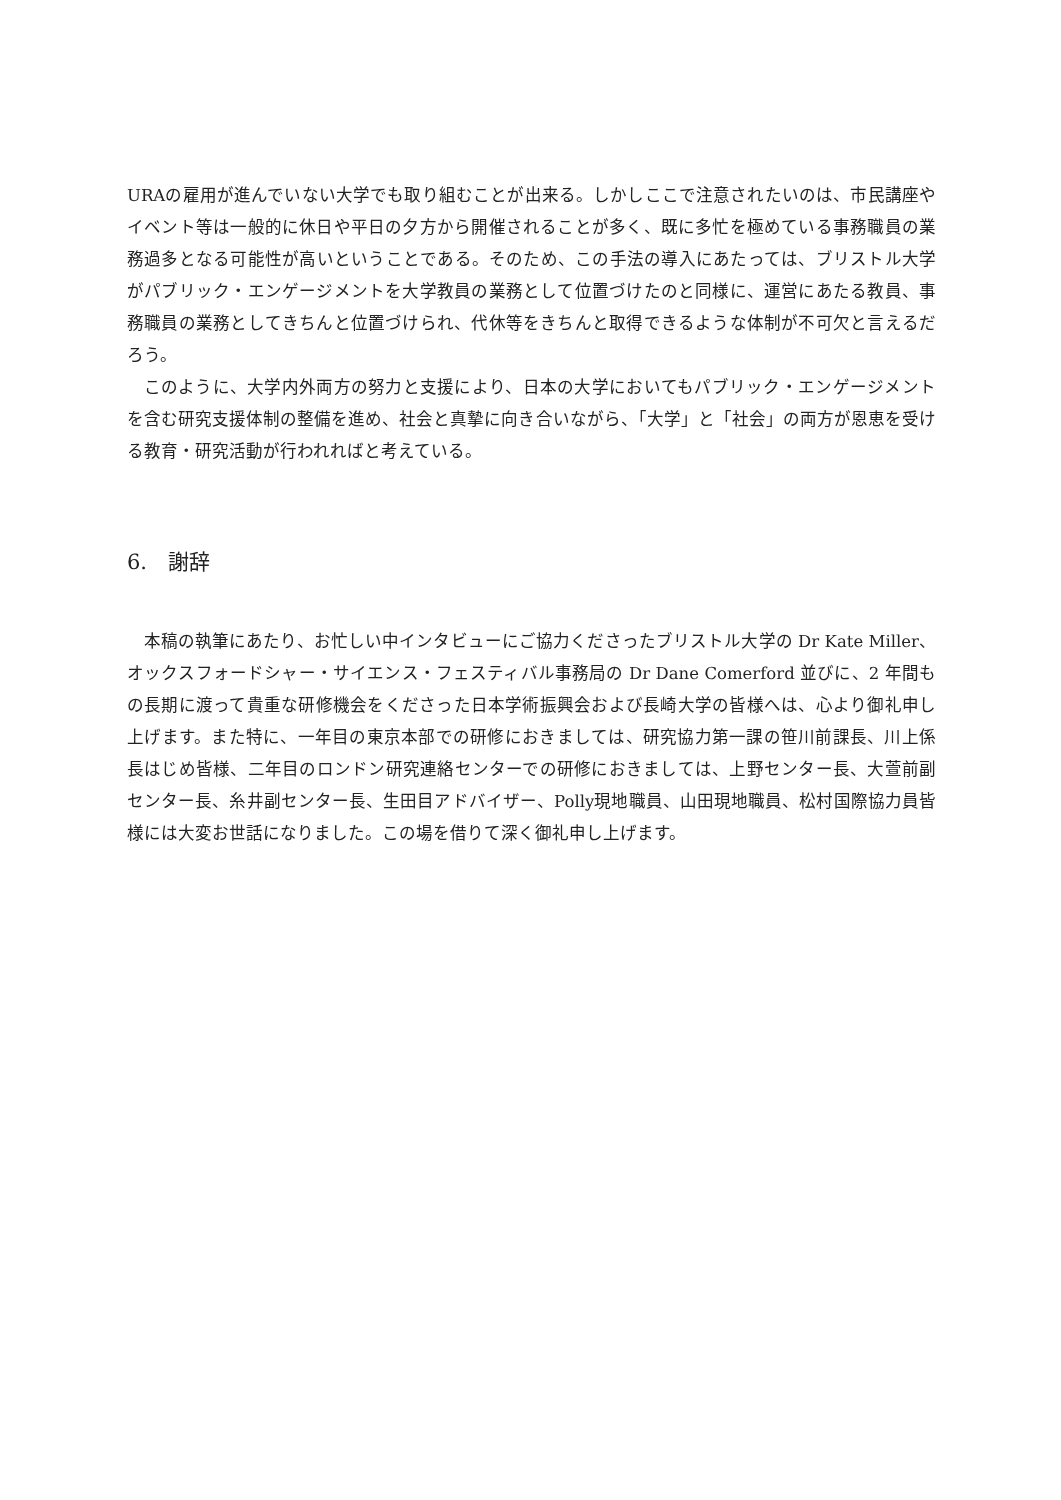URAの雇用が進んでいない大学でも取り組むことが出来る。しかしここで注意されたいのは、市民講座やイベント等は一般的に休日や平日の夕方から開催されることが多く、既に多忙を極めている事務職員の業務過多となる可能性が高いということである。そのため、この手法の導入にあたっては、ブリストル大学がパブリック・エンゲージメントを大学教員の業務として位置づけたのと同様に、運営にあたる教員、事務職員の業務としてきちんと位置づけられ、代休等をきちんと取得できるような体制が不可欠と言えるだろう。
このように、大学内外両方の努力と支援により、日本の大学においてもパブリック・エンゲージメントを含む研究支援体制の整備を進め、社会と真摯に向き合いながら、「大学」と「社会」の両方が恩恵を受ける教育・研究活動が行われればと考えている。
6.　謝辞
本稿の執筆にあたり、お忙しい中インタビューにご協力くださったブリストル大学の Dr Kate Miller、オックスフォードシャー・サイエンス・フェスティバル事務局の Dr Dane Comerford 並びに、2 年間もの長期に渡って貴重な研修機会をくださった日本学術振興会および長崎大学の皆様へは、心より御礼申し上げます。また特に、一年目の東京本部での研修におきましては、研究協力第一課の笹川前課長、川上係長はじめ皆様、二年目のロンドン研究連絡センターでの研修におきましては、上野センター長、大萱前副センター長、糸井副センター長、生田目アドバイザー、Polly現地職員、山田現地職員、松村国際協力員皆様には大変お世話になりました。この場を借りて深く御礼申し上げます。